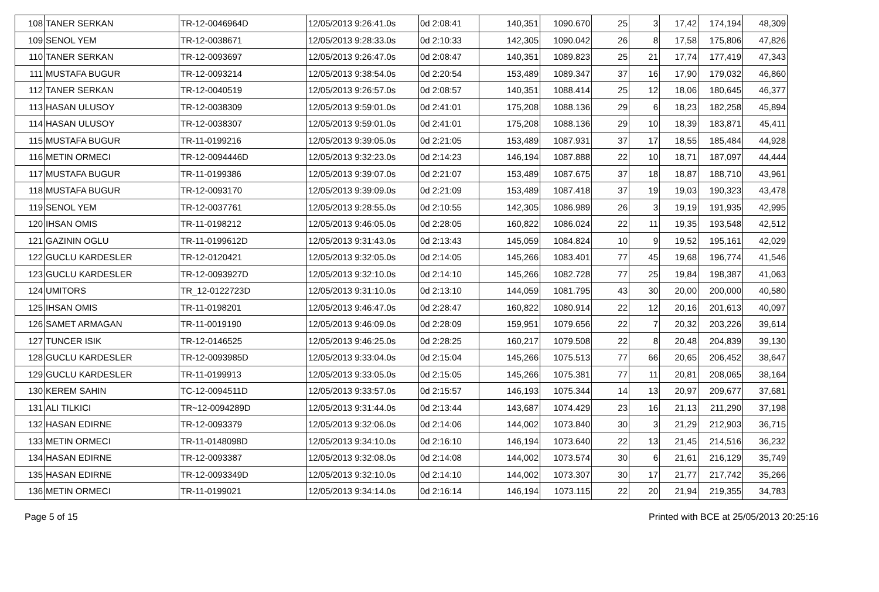| 108 | TANER SERKAN | TR-12-0046964D | 12/05/2013 9:26:41.0s | 0d 2:08:41 | 140,351 | 1090.670 | 25 | 3 | 17,42 | 174,194 | 48,309 |
| 109 | SENOL YEM | TR-12-0038671 | 12/05/2013 9:28:33.0s | 0d 2:10:33 | 142,305 | 1090.042 | 26 | 8 | 17,58 | 175,806 | 47,826 |
| 110 | TANER SERKAN | TR-12-0093697 | 12/05/2013 9:26:47.0s | 0d 2:08:47 | 140,351 | 1089.823 | 25 | 21 | 17,74 | 177,419 | 47,343 |
| 111 | MUSTAFA BUGUR | TR-12-0093214 | 12/05/2013 9:38:54.0s | 0d 2:20:54 | 153,489 | 1089.347 | 37 | 16 | 17,90 | 179,032 | 46,860 |
| 112 | TANER SERKAN | TR-12-0040519 | 12/05/2013 9:26:57.0s | 0d 2:08:57 | 140,351 | 1088.414 | 25 | 12 | 18,06 | 180,645 | 46,377 |
| 113 | HASAN ULUSOY | TR-12-0038309 | 12/05/2013 9:59:01.0s | 0d 2:41:01 | 175,208 | 1088.136 | 29 | 6 | 18,23 | 182,258 | 45,894 |
| 114 | HASAN ULUSOY | TR-12-0038307 | 12/05/2013 9:59:01.0s | 0d 2:41:01 | 175,208 | 1088.136 | 29 | 10 | 18,39 | 183,871 | 45,411 |
| 115 | MUSTAFA BUGUR | TR-11-0199216 | 12/05/2013 9:39:05.0s | 0d 2:21:05 | 153,489 | 1087.931 | 37 | 17 | 18,55 | 185,484 | 44,928 |
| 116 | METIN ORMECI | TR-12-0094446D | 12/05/2013 9:32:23.0s | 0d 2:14:23 | 146,194 | 1087.888 | 22 | 10 | 18,71 | 187,097 | 44,444 |
| 117 | MUSTAFA BUGUR | TR-11-0199386 | 12/05/2013 9:39:07.0s | 0d 2:21:07 | 153,489 | 1087.675 | 37 | 18 | 18,87 | 188,710 | 43,961 |
| 118 | MUSTAFA BUGUR | TR-12-0093170 | 12/05/2013 9:39:09.0s | 0d 2:21:09 | 153,489 | 1087.418 | 37 | 19 | 19,03 | 190,323 | 43,478 |
| 119 | SENOL YEM | TR-12-0037761 | 12/05/2013 9:28:55.0s | 0d 2:10:55 | 142,305 | 1086.989 | 26 | 3 | 19,19 | 191,935 | 42,995 |
| 120 | IHSAN OMIS | TR-11-0198212 | 12/05/2013 9:46:05.0s | 0d 2:28:05 | 160,822 | 1086.024 | 22 | 11 | 19,35 | 193,548 | 42,512 |
| 121 | GAZININ OGLU | TR-11-0199612D | 12/05/2013 9:31:43.0s | 0d 2:13:43 | 145,059 | 1084.824 | 10 | 9 | 19,52 | 195,161 | 42,029 |
| 122 | GUCLU KARDESLER | TR-12-0120421 | 12/05/2013 9:32:05.0s | 0d 2:14:05 | 145,266 | 1083.401 | 77 | 45 | 19,68 | 196,774 | 41,546 |
| 123 | GUCLU KARDESLER | TR-12-0093927D | 12/05/2013 9:32:10.0s | 0d 2:14:10 | 145,266 | 1082.728 | 77 | 25 | 19,84 | 198,387 | 41,063 |
| 124 | UMITORS | TR_12-0122723D | 12/05/2013 9:31:10.0s | 0d 2:13:10 | 144,059 | 1081.795 | 43 | 30 | 20,00 | 200,000 | 40,580 |
| 125 | IHSAN OMIS | TR-11-0198201 | 12/05/2013 9:46:47.0s | 0d 2:28:47 | 160,822 | 1080.914 | 22 | 12 | 20,16 | 201,613 | 40,097 |
| 126 | SAMET ARMAGAN | TR-11-0019190 | 12/05/2013 9:46:09.0s | 0d 2:28:09 | 159,951 | 1079.656 | 22 | 7 | 20,32 | 203,226 | 39,614 |
| 127 | TUNCER ISIK | TR-12-0146525 | 12/05/2013 9:46:25.0s | 0d 2:28:25 | 160,217 | 1079.508 | 22 | 8 | 20,48 | 204,839 | 39,130 |
| 128 | GUCLU KARDESLER | TR-12-0093985D | 12/05/2013 9:33:04.0s | 0d 2:15:04 | 145,266 | 1075.513 | 77 | 66 | 20,65 | 206,452 | 38,647 |
| 129 | GUCLU KARDESLER | TR-11-0199913 | 12/05/2013 9:33:05.0s | 0d 2:15:05 | 145,266 | 1075.381 | 77 | 11 | 20,81 | 208,065 | 38,164 |
| 130 | KEREM SAHIN | TC-12-0094511D | 12/05/2013 9:33:57.0s | 0d 2:15:57 | 146,193 | 1075.344 | 14 | 13 | 20,97 | 209,677 | 37,681 |
| 131 | ALI TILKICI | TR~12-0094289D | 12/05/2013 9:31:44.0s | 0d 2:13:44 | 143,687 | 1074.429 | 23 | 16 | 21,13 | 211,290 | 37,198 |
| 132 | HASAN EDIRNE | TR-12-0093379 | 12/05/2013 9:32:06.0s | 0d 2:14:06 | 144,002 | 1073.840 | 30 | 3 | 21,29 | 212,903 | 36,715 |
| 133 | METIN ORMECI | TR-11-0148098D | 12/05/2013 9:34:10.0s | 0d 2:16:10 | 146,194 | 1073.640 | 22 | 13 | 21,45 | 214,516 | 36,232 |
| 134 | HASAN EDIRNE | TR-12-0093387 | 12/05/2013 9:32:08.0s | 0d 2:14:08 | 144,002 | 1073.574 | 30 | 6 | 21,61 | 216,129 | 35,749 |
| 135 | HASAN EDIRNE | TR-12-0093349D | 12/05/2013 9:32:10.0s | 0d 2:14:10 | 144,002 | 1073.307 | 30 | 17 | 21,77 | 217,742 | 35,266 |
| 136 | METIN ORMECI | TR-11-0199021 | 12/05/2013 9:34:14.0s | 0d 2:16:14 | 146,194 | 1073.115 | 22 | 20 | 21,94 | 219,355 | 34,783 |
Page 5 of 15 Printed with BCE at 25/05/2013 20:25:16